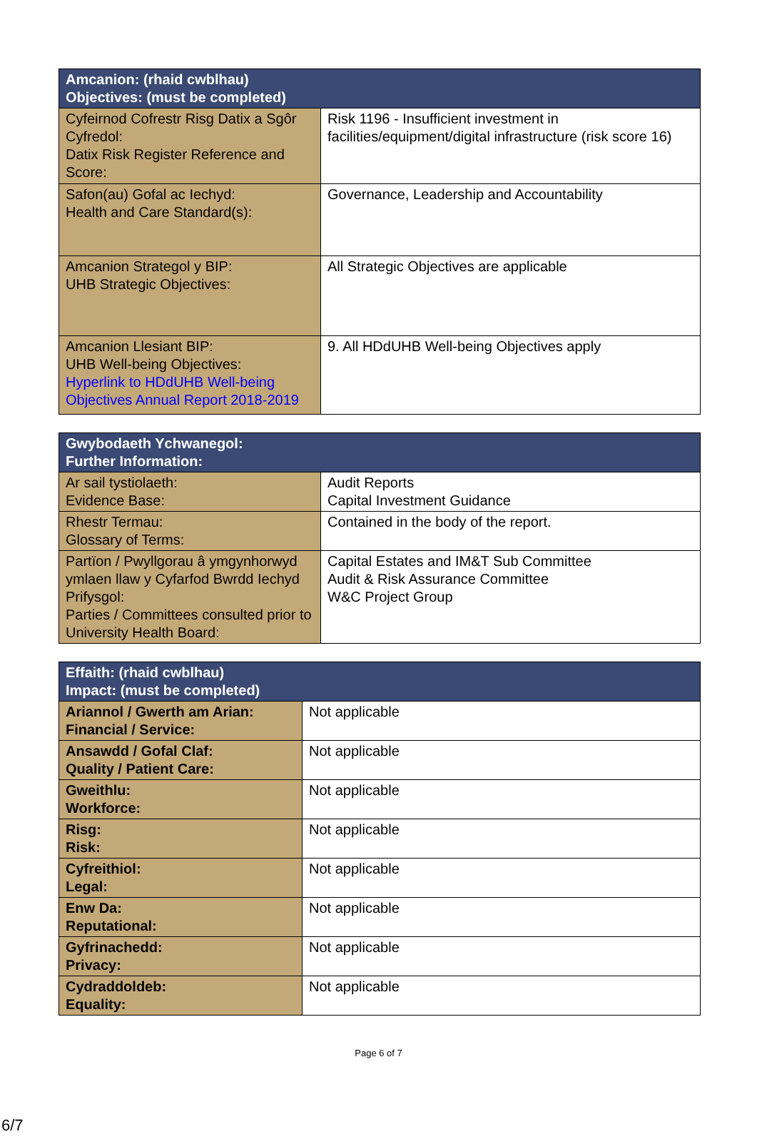| Amcanion: (rhaid cwblhau) Objectives: (must be completed) | |
| --- | --- |
| Cyfeirnod Cofrestr Risg Datix a Sgôr Cyfredol: Datix Risk Register Reference and Score: | Risk 1196 - Insufficient investment in facilities/equipment/digital infrastructure (risk score 16) |
| Safon(au) Gofal ac Iechyd: Health and Care Standard(s): | Governance, Leadership and Accountability |
| Amcanion Strategol y BIP: UHB Strategic Objectives: | All Strategic Objectives are applicable |
| Amcanion Llesiant BIP: UHB Well-being Objectives: Hyperlink to HDdUHB Well-being Objectives Annual Report 2018-2019 | 9. All HDdUHB Well-being Objectives apply |
| Gwybodaeth Ychwanegol: Further Information: | |
| --- | --- |
| Ar sail tystiolaeth: Evidence Base: | Audit Reports Capital Investment Guidance |
| Rhestr Termau: Glossary of Terms: | Contained in the body of the report. |
| Partïon / Pwyllgorau â ymgynhorwyd ymlaen llaw y Cyfarfod Bwrdd Iechyd Prifysgol: Parties / Committees consulted prior to University Health Board: | Capital Estates and IM&T Sub Committee Audit & Risk Assurance Committee W&C Project Group |
| Effaith: (rhaid cwblhau) Impact: (must be completed) | |
| --- | --- |
| Ariannol / Gwerth am Arian: Financial / Service: | Not applicable |
| Ansawdd / Gofal Claf: Quality / Patient Care: | Not applicable |
| Gweithlu: Workforce: | Not applicable |
| Risg: Risk: | Not applicable |
| Cyfreithiol: Legal: | Not applicable |
| Enw Da: Reputational: | Not applicable |
| Gyfrinachedd: Privacy: | Not applicable |
| Cydraddoldeb: Equality: | Not applicable |
Page 6 of 7
6/7